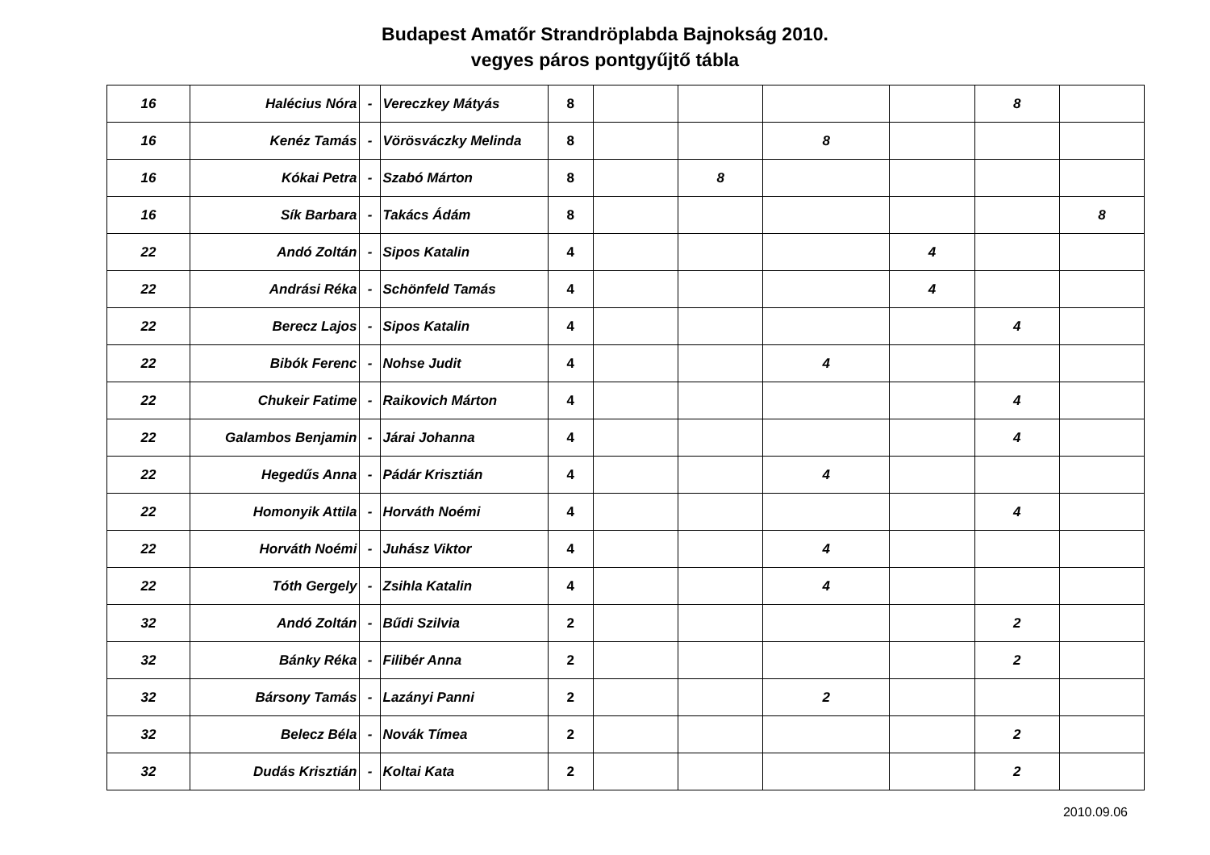Budapest Amatőr Strandröplabda Bajnokság 2010.
vegyes páros pontgyűjtő tábla
| 16 | Halécius Nóra | - | Vereczkey Mátyás | 8 | | | | | 8 | |
| 16 | Kenéz Tamás | - | Vörösváczky Melinda | 8 | | | 8 | | | |
| 16 | Kókai Petra | - | Szabó Márton | 8 | | 8 | | | | |
| 16 | Sík Barbara | - | Takács Ádám | 8 | | | | | | 8 |
| 22 | Andó Zoltán | - | Sipos Katalin | 4 | | | | 4 | | |
| 22 | Andrási Réka | - | Schönfeld Tamás | 4 | | | | 4 | | |
| 22 | Berecz Lajos | - | Sipos Katalin | 4 | | | | | 4 | |
| 22 | Bibók Ferenc | - | Nohse Judit | 4 | | | 4 | | | |
| 22 | Chukeir Fatime | - | Raikovich Márton | 4 | | | | | 4 | |
| 22 | Galambos Benjamin | - | Járai Johanna | 4 | | | | | 4 | |
| 22 | Hegedűs Anna | - | Pádár Krisztián | 4 | | | 4 | | | |
| 22 | Homonyik Attila | - | Horváth Noémi | 4 | | | | | 4 | |
| 22 | Horváth Noémi | - | Juhász Viktor | 4 | | | 4 | | | |
| 22 | Tóth Gergely | - | Zsihla Katalin | 4 | | | 4 | | | |
| 32 | Andó Zoltán | - | Bűdi Szilvia | 2 | | | | | 2 | |
| 32 | Bánky Réka | - | Filibér Anna | 2 | | | | | 2 | |
| 32 | Bársony Tamás | - | Lazányi Panni | 2 | | | 2 | | | |
| 32 | Belecz Béla | - | Novák Tímea | 2 | | | | | 2 | |
| 32 | Dudás Krisztián | - | Koltai Kata | 2 | | | | | 2 | |
2010.09.06